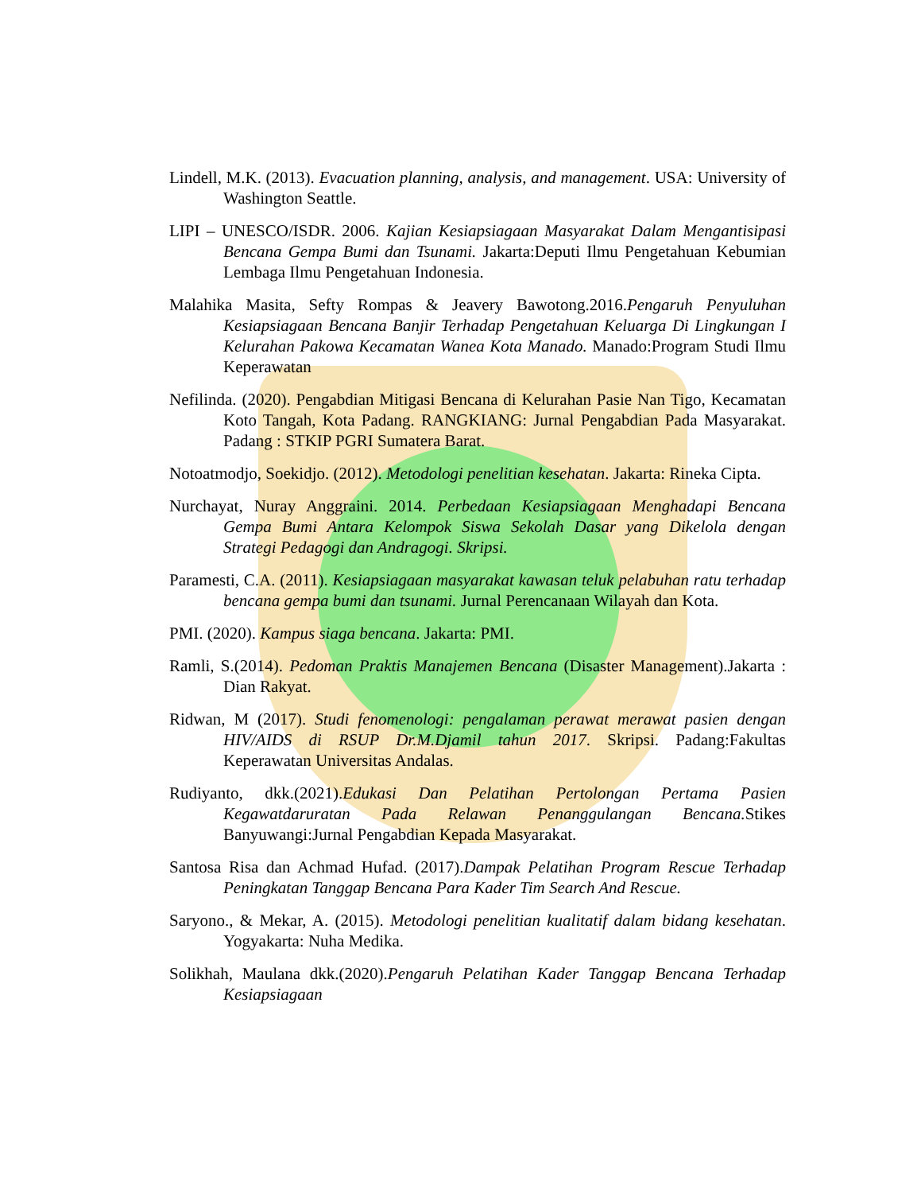Lindell, M.K. (2013). Evacuation planning, analysis, and management. USA: University of Washington Seattle.
LIPI – UNESCO/ISDR. 2006. Kajian Kesiapsiagaan Masyarakat Dalam Mengantisipasi Bencana Gempa Bumi dan Tsunami. Jakarta:Deputi Ilmu Pengetahuan Kebumian Lembaga Ilmu Pengetahuan Indonesia.
Malahika Masita, Sefty Rompas & Jeavery Bawotong.2016.Pengaruh Penyuluhan Kesiapsiagaan Bencana Banjir Terhadap Pengetahuan Keluarga Di Lingkungan I Kelurahan Pakowa Kecamatan Wanea Kota Manado. Manado:Program Studi Ilmu Keperawatan
Nefilinda. (2020). Pengabdian Mitigasi Bencana di Kelurahan Pasie Nan Tigo, Kecamatan Koto Tangah, Kota Padang. RANGKIANG: Jurnal Pengabdian Pada Masyarakat. Padang : STKIP PGRI Sumatera Barat.
Notoatmodjo, Soekidjo. (2012). Metodologi penelitian kesehatan. Jakarta: Rineka Cipta.
Nurchayat, Nuray Anggraini. 2014. Perbedaan Kesiapsiagaan Menghadapi Bencana Gempa Bumi Antara Kelompok Siswa Sekolah Dasar yang Dikelola dengan Strategi Pedagogi dan Andragogi. Skripsi.
Paramesti, C.A. (2011). Kesiapsiagaan masyarakat kawasan teluk pelabuhan ratu terhadap bencana gempa bumi dan tsunami. Jurnal Perencanaan Wilayah dan Kota.
PMI. (2020). Kampus siaga bencana. Jakarta: PMI.
Ramli, S.(2014). Pedoman Praktis Manajemen Bencana (Disaster Management).Jakarta : Dian Rakyat.
Ridwan, M (2017). Studi fenomenologi: pengalaman perawat merawat pasien dengan HIV/AIDS di RSUP Dr.M.Djamil tahun 2017. Skripsi. Padang:Fakultas Keperawatan Universitas Andalas.
Rudiyanto, dkk.(2021).Edukasi Dan Pelatihan Pertolongan Pertama Pasien Kegawatdaruratan Pada Relawan Penanggulangan Bencana. Stikes Banyuwangi:Jurnal Pengabdian Kepada Masyarakat.
Santosa Risa dan Achmad Hufad. (2017).Dampak Pelatihan Program Rescue Terhadap Peningkatan Tanggap Bencana Para Kader Tim Search And Rescue.
Saryono., & Mekar, A. (2015). Metodologi penelitian kualitatif dalam bidang kesehatan. Yogyakarta: Nuha Medika.
Solikhah, Maulana dkk.(2020).Pengaruh Pelatihan Kader Tanggap Bencana Terhadap Kesiapsiagaan